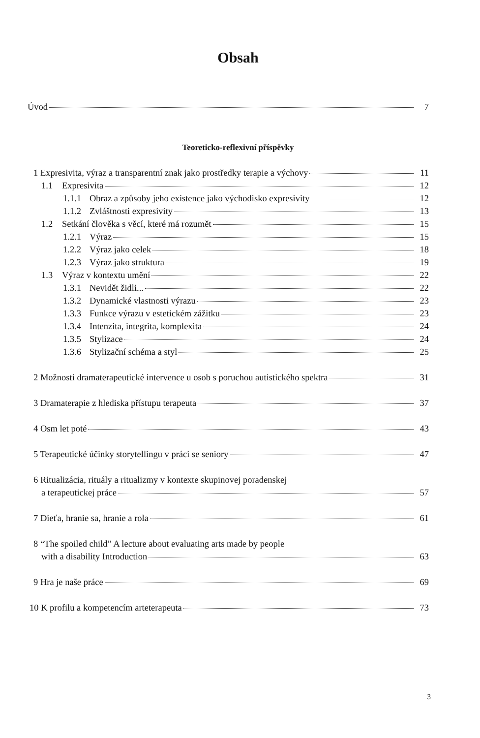Obsah
Úvod 7
Teoreticko-reflexivní příspěvky
1 Expresivita, výraz a transparentní znak jako prostředky terapie a výchovy 11
1.1 Expresivita 12
1.1.1 Obraz a způsoby jeho existence jako východisko expresivity 12
1.1.2 Zvláštnosti expresivity 13
1.2 Setkání člověka s věcí, které má rozumět 15
1.2.1 Výraz 15
1.2.2 Výraz jako celek 18
1.2.3 Výraz jako struktura 19
1.3 Výraz v kontextu umění 22
1.3.1 Nevidět židli... 22
1.3.2 Dynamické vlastnosti výrazu 23
1.3.3 Funkce výrazu v estetickém zážitku 23
1.3.4 Intenzita, integrita, komplexita 24
1.3.5 Stylizace 24
1.3.6 Stylizační schéma a styl 25
2 Možnosti dramaterapeutické intervence u osob s poruchou autistického spektra 31
3 Dramaterapie z hlediska přístupu terapeuta 37
4 Osm let poté 43
5 Terapeutické účinky storytellingu v práci se seniory 47
6 Ritualizácia, rituály a ritualizmy v kontexte skupinovej poradenskej
a terapeutickej práce 57
7 Dieťa, hranie sa, hranie a rola 61
8 “The spoiled child” A lecture about evaluating arts made by people
with a disability Introduction 63
9 Hra je naše práce 69
10 K profilu a kompetencím arteterapeuta 73
3